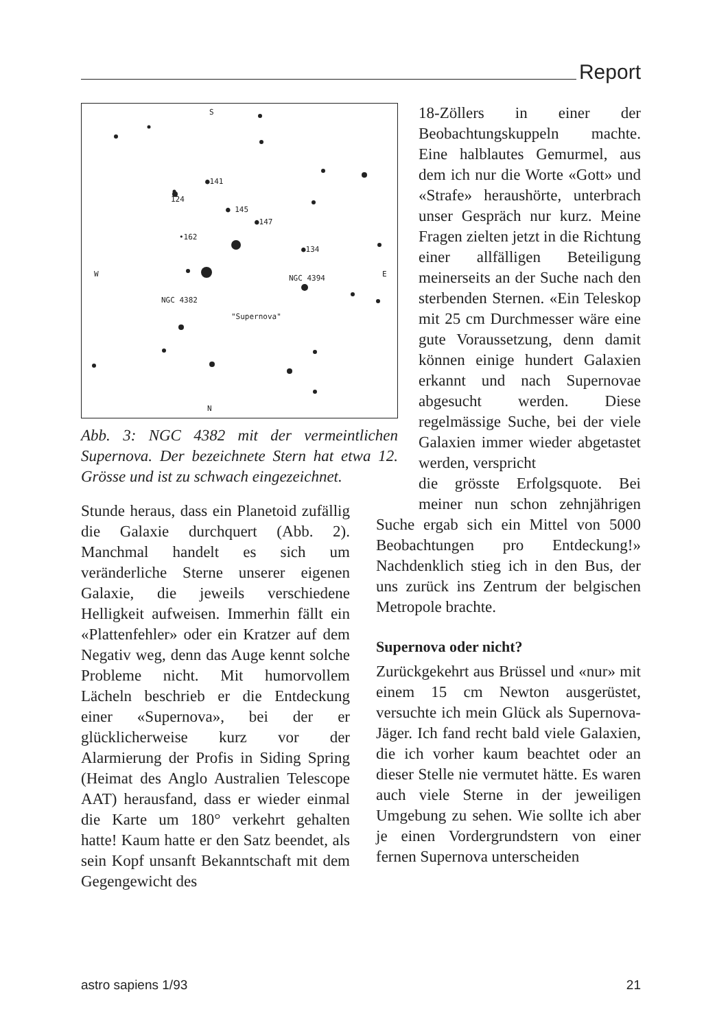Report
S
N
W
E
●141
124
● 145
●147
•162
●134
NGC 4394
NGC 4382
"Supernova"
Abb. 3: NGC 4382 mit der vermeintlichen Supernova. Der bezeichnete Stern hat etwa 12. Grösse und ist zu schwach eingezeichnet.
18-Zöllers in einer der Beobachtungskuppeln machte. Eine halblautes Gemurmel, aus dem ich nur die Worte «Gott» und «Strafe» heraushörte, unterbrach unser Gespräch nur kurz. Meine Fragen zielten jetzt in die Richtung einer allfälligen Beteiligung meinerseits an der Suche nach den sterbenden Sternen. «Ein Teleskop mit 25 cm Durchmesser wäre eine gute Voraussetzung, denn damit können einige hundert Galaxien erkannt und nach Supernovae abgesucht werden. Diese regelmässige Suche, bei der viele Galaxien immer wieder abgetastet werden, verspricht
Stunde heraus, dass ein Planetoid zufällig die Galaxie durchquert (Abb. 2). Manchmal handelt es sich um veränderliche Sterne unserer eigenen Galaxie, die jeweils verschiedene Helligkeit aufweisen. Immerhin fällt ein «Plattenfehler» oder ein Kratzer auf dem Negativ weg, denn das Auge kennt solche Probleme nicht. Mit humorvollem Lächeln beschrieb er die Entdeckung einer «Supernova», bei der er glücklicherweise kurz vor der Alarmierung der Profis in Siding Spring (Heimat des Anglo Australien Telescope AAT) herausfand, dass er wieder einmal die Karte um 180° verkehrt gehalten hatte! Kaum hatte er den Satz beendet, als sein Kopf unsanft Bekanntschaft mit dem Gegengewicht des
die grösste Erfolgsquote. Bei meiner nun schon zehnjährigen Suche ergab sich ein Mittel von 5000 Beobachtungen pro Entdeckung!» Nachdenklich stieg ich in den Bus, der uns zurück ins Zentrum der belgischen Metropole brachte.
Supernova oder nicht?
Zurückgekehrt aus Brüssel und «nur» mit einem 15 cm Newton ausgerüstet, versuchte ich mein Glück als Supernova-Jäger. Ich fand recht bald viele Galaxien, die ich vorher kaum beachtet oder an dieser Stelle nie vermutet hätte. Es waren auch viele Sterne in der jeweiligen Umgebung zu sehen. Wie sollte ich aber je einen Vordergrundstern von einer fernen Supernova unterscheiden
astro sapiens 1/93 21